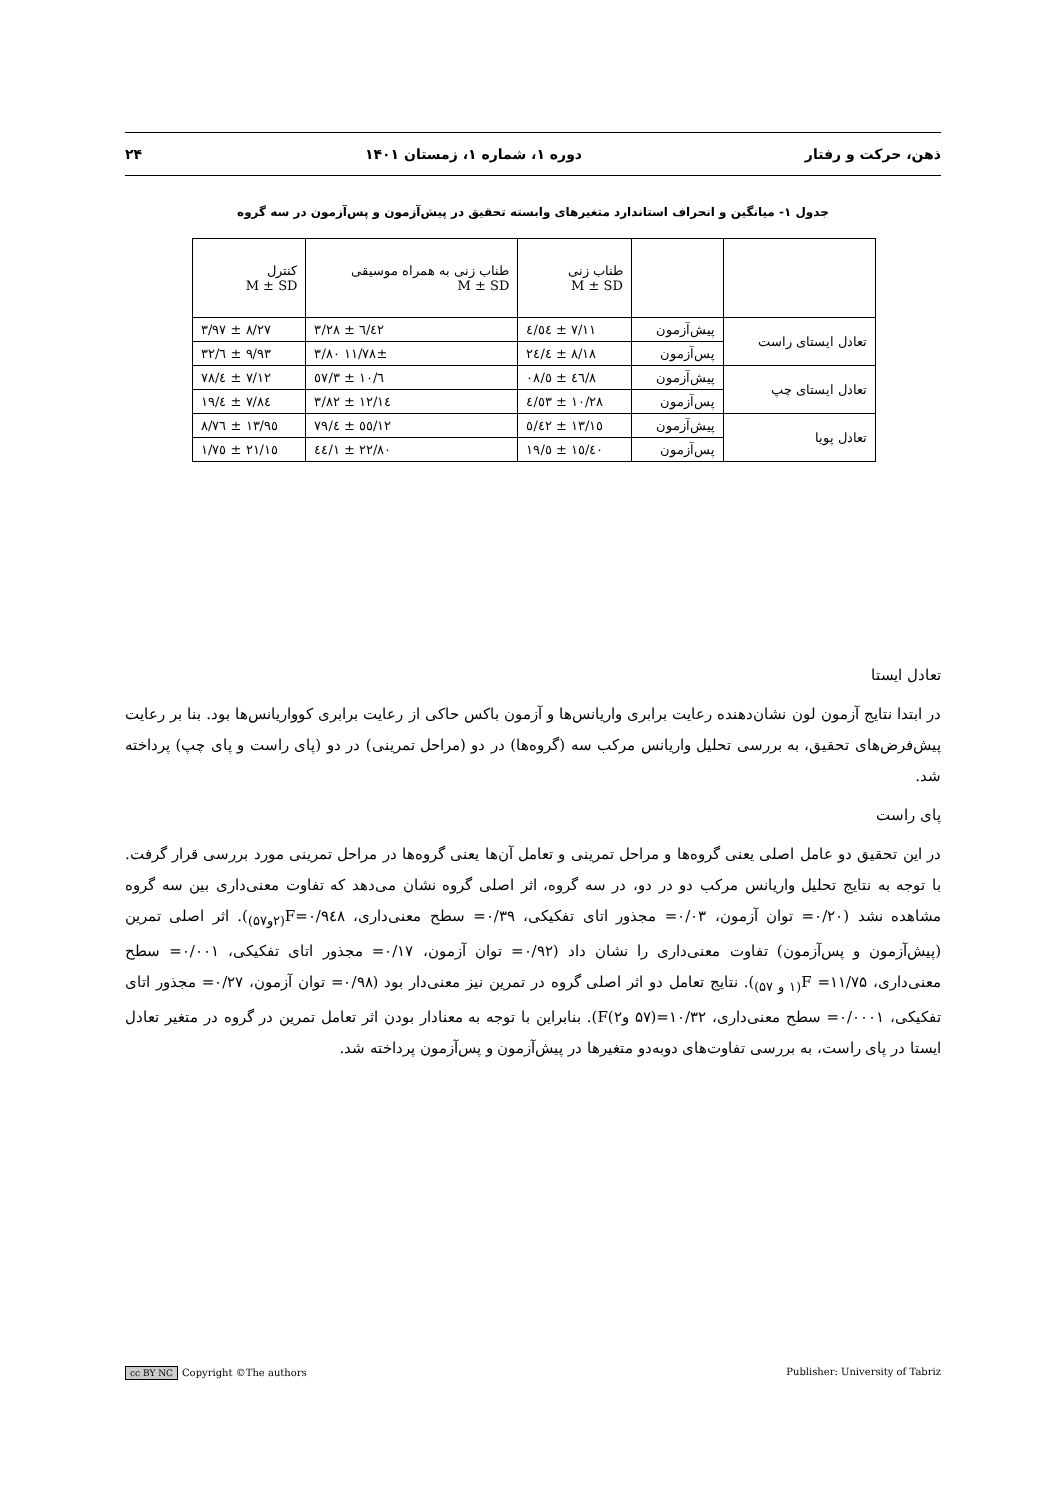ذهن، حرکت و رفتار دوره ۱، شماره ۱، زمستان ۱۴۰۱ ۲۴
جدول ۱- میانگین و انحراف استاندارد متغیرهای وابسته تحقیق در پیش‌آزمون و پس‌آزمون در سه گروه
| | | طناب زنی M ± SD | طناب زنی به همراه موسیقی M ± SD | کنترل M ± SD |
| --- | --- | --- | --- | --- |
| تعادل ایستای راست | پیش‌آزمون | ۷/۱۱ ± ٤/٥٤ | ٦/٤٢ ± ۳/۲۸ | ۸/۲۷ ± ۳/۹۷ |
| | پس‌آزمون | ۸/۱۸ ± ٤/۲٤ | ۱۱/۷۸± ۳/۸۰ | ۹/۹۳ ± ٦/۳۲ |
| تعادل ایستای چپ | پیش‌آزمون | ۸/٤٦ ± ٥/۰۸ | ٦/۱۰ ± ۳/٥۷ | ۷/۱۲ ± ٤/۷۸ |
| | پس‌آزمون | ۱۰/۲۸ ± ٤/٥۳ | ۱۲/۱٤ ± ۳/۸۲ | ۷/۸٤ ± ٤/۱۹ |
| تعادل پویا | پیش‌آزمون | ۱۳/۱٥ ± ٥/٤۲ | ۱۲/٥٥ ± ٤/۷۹ | ۱۳/۹٥ ± ۸/۷٦ |
| | پس‌آزمون | ۱٥/٤۰ ± ٥/۱۹ | ۲۲/۸۰ ± ۱/٤٤ | ۲۱/۱٥ ± ۱/۷٥ |
تعادل ایستا
در ابتدا نتایج آزمون لون نشان‌دهنده رعایت برابری واریانس‌ها و آزمون باکس حاکی از رعایت برابری کوواریانس‌ها بود. بنا بر رعایت پیش‌فرض‌های تحقیق، به بررسی تحلیل واریانس مرکب سه (گروه‌ها) در دو (مراحل تمرینی) در دو (پای راست و پای چپ) پرداخته شد.
پای راست
در این تحقیق دو عامل اصلی یعنی گروه‌ها و مراحل تمرینی و تعامل آن‌ها یعنی گروه‌ها در مراحل تمرینی مورد بررسی قرار گرفت. با توجه به نتایج تحلیل واریانس مرکب دو در دو، در سه گروه، اثر اصلی گروه نشان می‌دهد که تفاوت معنی‌داری بین سه گروه مشاهده نشد (۰/۲۰= توان آزمون، ۰/۰۳= مجذور اتای تفکیکی، ۰/۳۹= سطح معنی‌داری، ۰/۹٤۸=F<sub>(۲و۵۷)</sub>). اثر اصلی تمرین (پیش‌آزمون و پس‌آزمون) تفاوت معنی‌داری را نشان داد (۰/۹۲= توان آزمون، ۰/۱۷= مجذور اتای تفکیکی، ۰/۰۰۱= سطح معنی‌داری، ۱۱/۷۵= F<sub>(۱ و ۵۷)</sub>). نتایج تعامل دو اثر اصلی گروه در تمرین نیز معنی‌دار بود (۰/۹۸= توان آزمون، ۰/۲۷= مجذور اتای تفکیکی، ۰/۰۰۰۱= سطح معنی‌داری، ۱۰/۳۲=(۵۷ و۲)F). بنابراین با توجه به معنادار بودن اثر تعامل تمرین در گروه در متغیر تعادل ایستا در پای راست، به بررسی تفاوت‌های دوبه‌دو متغیرها در پیش‌آزمون و پس‌آزمون پرداخته شد.
cc BY NC Copyright ©The authors Publisher: University of Tabriz